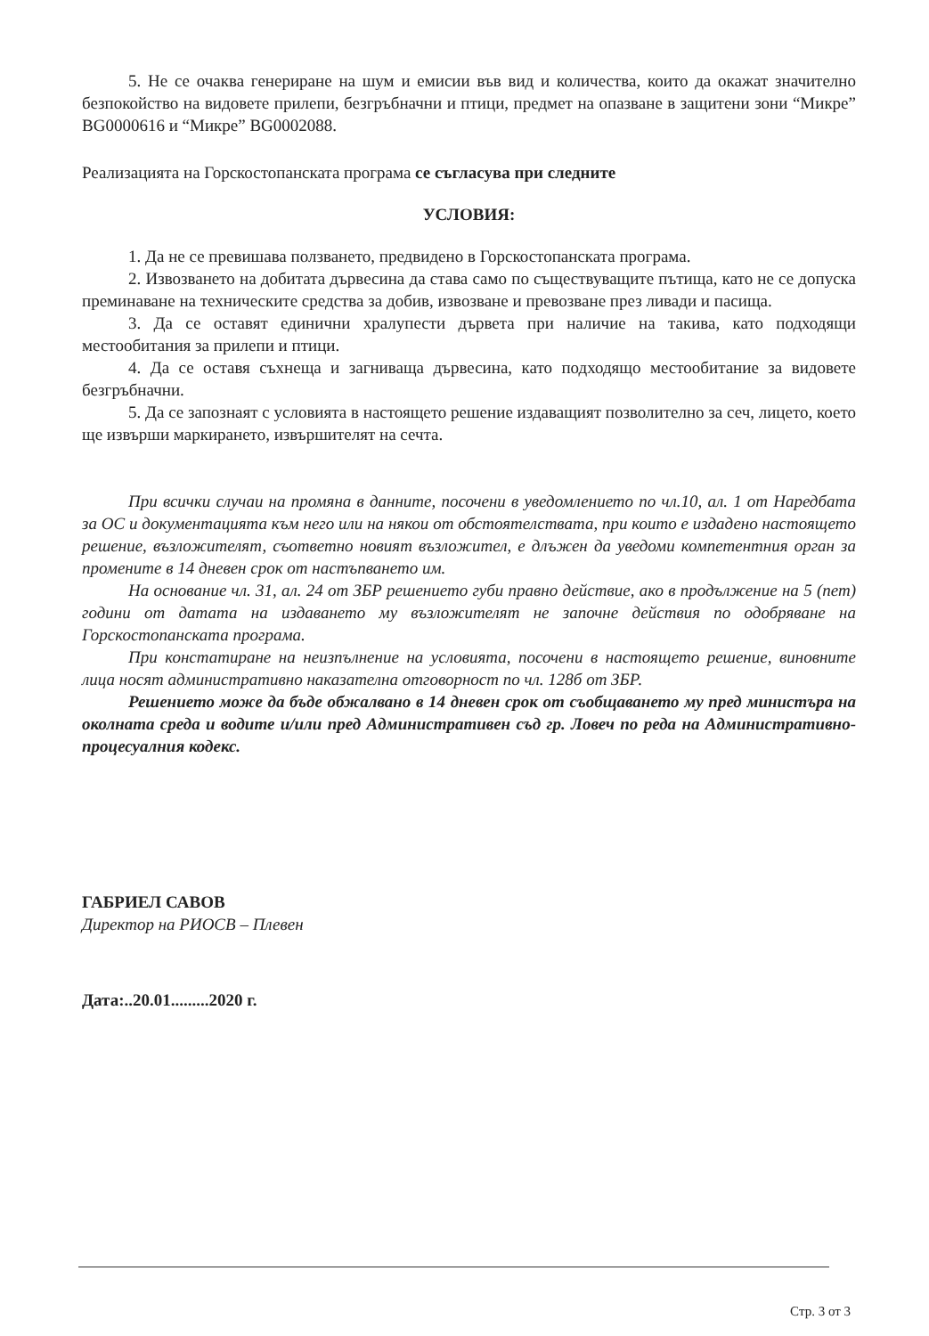5. Не се очаква генериране на шум и емисии във вид и количества, които да окажат значително безпокойство на видовете прилепи, безгръбначни и птици, предмет на опазване в защитени зони “Микре” BG0000616 и “Микре” BG0002088.
Реализацията на Горскостопанската програма се съгласува при следните
УСЛОВИЯ:
1. Да не се превишава ползването, предвидено в Горскостопанската програма.
2. Извозването на добитата дървесина да става само по съществуващите пътища, като не се допуска преминаване на техническите средства за добив, извозване и превозване през ливади и пасища.
3. Да се оставят единични хралупести дървета при наличие на такива, като подходящи местообитания за прилепи и птици.
4. Да се оставя съхнеща и загниваща дървесина, като подходящо местообитание за видовете безгръбначни.
5. Да се запознаят с условията в настоящето решение издаващият позволително за сеч, лицето, което ще извърши маркирането, извършителят на сечта.
При всички случаи на промяна в данните, посочени в уведомлението по чл.10, ал. 1 от Наредбата за ОС и документацията към него или на някои от обстоятелствата, при които е издадено настоящето решение, възложителят, съответно новият възложител, е длъжен да уведоми компетентния орган за промените в 14 дневен срок от настъпването им.
На основание чл. 31, ал. 24 от ЗБР решението губи правно действие, ако в продължение на 5 (пет) години от датата на издаването му възложителят не започне действия по одобряване на Горскостопанската програма.
При констатиране на неизпълнение на условията, посочени в настоящето решение, виновните лица носят административно наказателна отговорност по чл. 128б от ЗБР.
Решението може да бъде обжалвано в 14 дневен срок от съобщаването му пред министъра на околната среда и водите и/или пред Административен съд гр. Ловеч по реда на Административно-процесуалния кодекс.
ГАБРИЕЛ САВОВ
Директор на РИОСВ – Плевен
Дата:..20.01.........2020 г.
Стр. 3 от 3